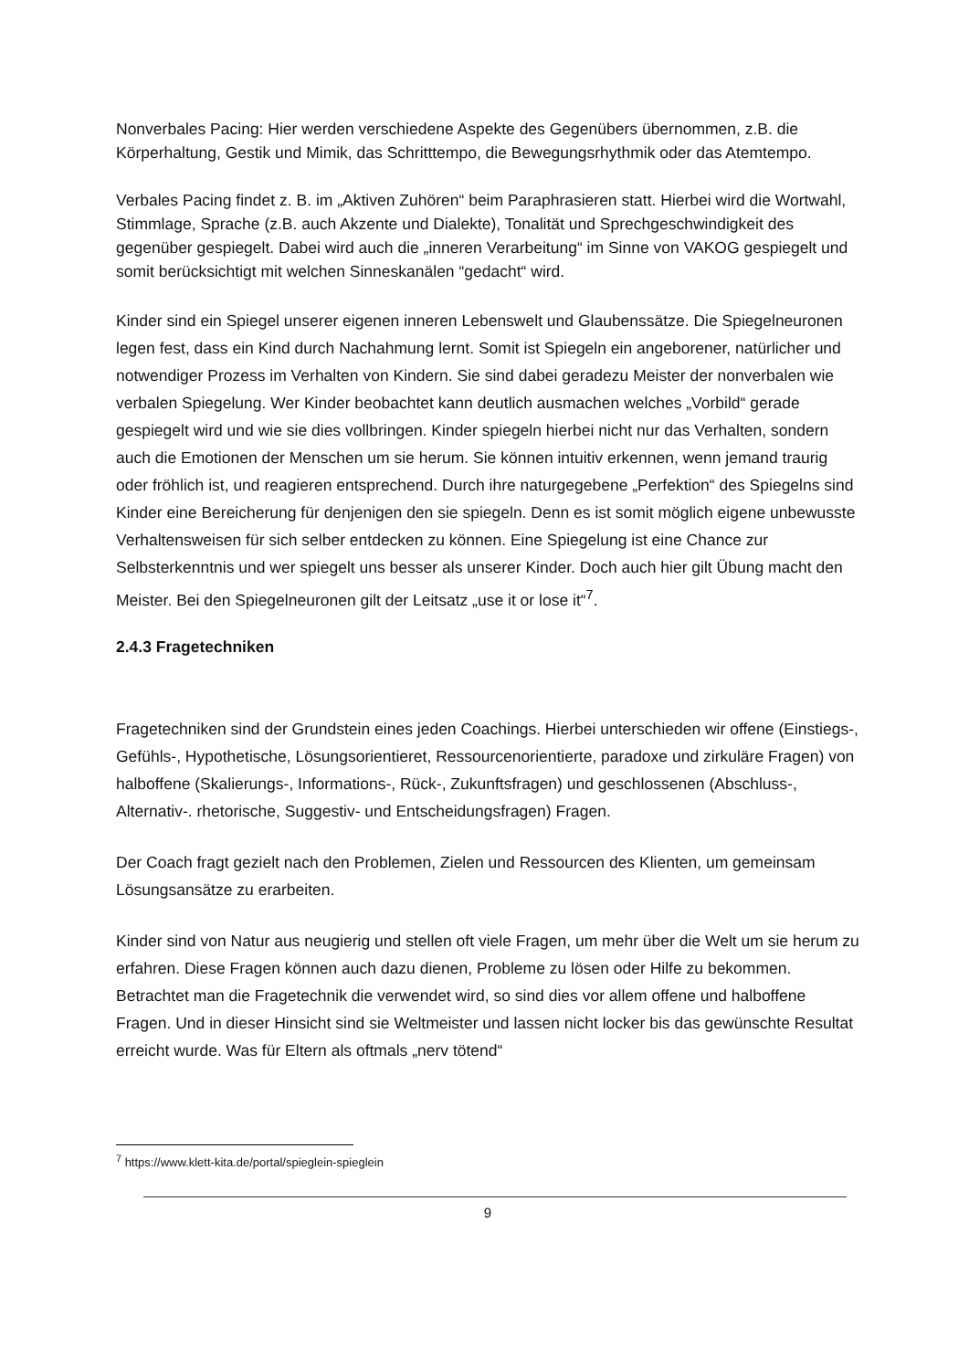Nonverbales Pacing: Hier werden verschiedene Aspekte des Gegenübers übernommen, z.B. die Körperhaltung, Gestik und Mimik, das Schritttempo, die Bewegungsrhythmik oder das Atemtempo.
Verbales Pacing findet z. B. im „Aktiven Zuhören“ beim Paraphrasieren statt. Hierbei wird die Wortwahl, Stimmlage, Sprache (z.B. auch Akzente und Dialekte), Tonalität und Sprechgeschwindigkeit des gegenüber gespiegelt. Dabei wird auch die „inneren Verarbeitung“ im Sinne von VAKOG gespiegelt und somit berücksichtigt mit welchen Sinneskanälen “gedacht“ wird.
Kinder sind ein Spiegel unserer eigenen inneren Lebenswelt und Glaubenssätze. Die Spiegelneuronen legen fest, dass ein Kind durch Nachahmung lernt. Somit ist Spiegeln ein angeborener, natürlicher und notwendiger Prozess im Verhalten von Kindern. Sie sind dabei geradezu Meister der nonverbalen wie verbalen Spiegelung. Wer Kinder beobachtet kann deutlich ausmachen welches „Vorbild“ gerade gespiegelt wird und wie sie dies vollbringen. Kinder spiegeln hierbei nicht nur das Verhalten, sondern auch die Emotionen der Menschen um sie herum. Sie können intuitiv erkennen, wenn jemand traurig oder fröhlich ist, und reagieren entsprechend. Durch ihre naturgegebene „Perfektion“ des Spiegelns sind Kinder eine Bereicherung für denjenigen den sie spiegeln. Denn es ist somit möglich eigene unbewusste Verhaltensweisen für sich selber entdecken zu können. Eine Spiegelung ist eine Chance zur Selbsterkenntnis und wer spiegelt uns besser als unserer Kinder. Doch auch hier gilt Übung macht den Meister. Bei den Spiegelneuronen gilt der Leitsatz „use it or lose it“<sup>7</sup>.
2.4.3 Fragetechniken
Fragetechniken sind der Grundstein eines jeden Coachings. Hierbei unterschieden wir offene (Einstiegs-, Gefühls-, Hypothetische, Lösungsorientieret, Ressourcenorientierte, paradoxe und zirkuläre Fragen) von halboffene (Skalierungs-, Informations-, Rück-, Zukunftsfragen) und geschlossenen (Abschluss-, Alternativ-. rhetorische, Suggestiv- und Entscheidungsfragen) Fragen.
Der Coach fragt gezielt nach den Problemen, Zielen und Ressourcen des Klienten, um gemeinsam Lösungsansätze zu erarbeiten.
Kinder sind von Natur aus neugierig und stellen oft viele Fragen, um mehr über die Welt um sie herum zu erfahren. Diese Fragen können auch dazu dienen, Probleme zu lösen oder Hilfe zu bekommen. Betrachtet man die Fragetechnik die verwendet wird, so sind dies vor allem offene und halboffene Fragen. Und in dieser Hinsicht sind sie Weltmeister und lassen nicht locker bis das gewünschte Resultat erreicht wurde. Was für Eltern als oftmals „nerv tötend“
<sup>7</sup> https://www.klett-kita.de/portal/spieglein-spieglein
9